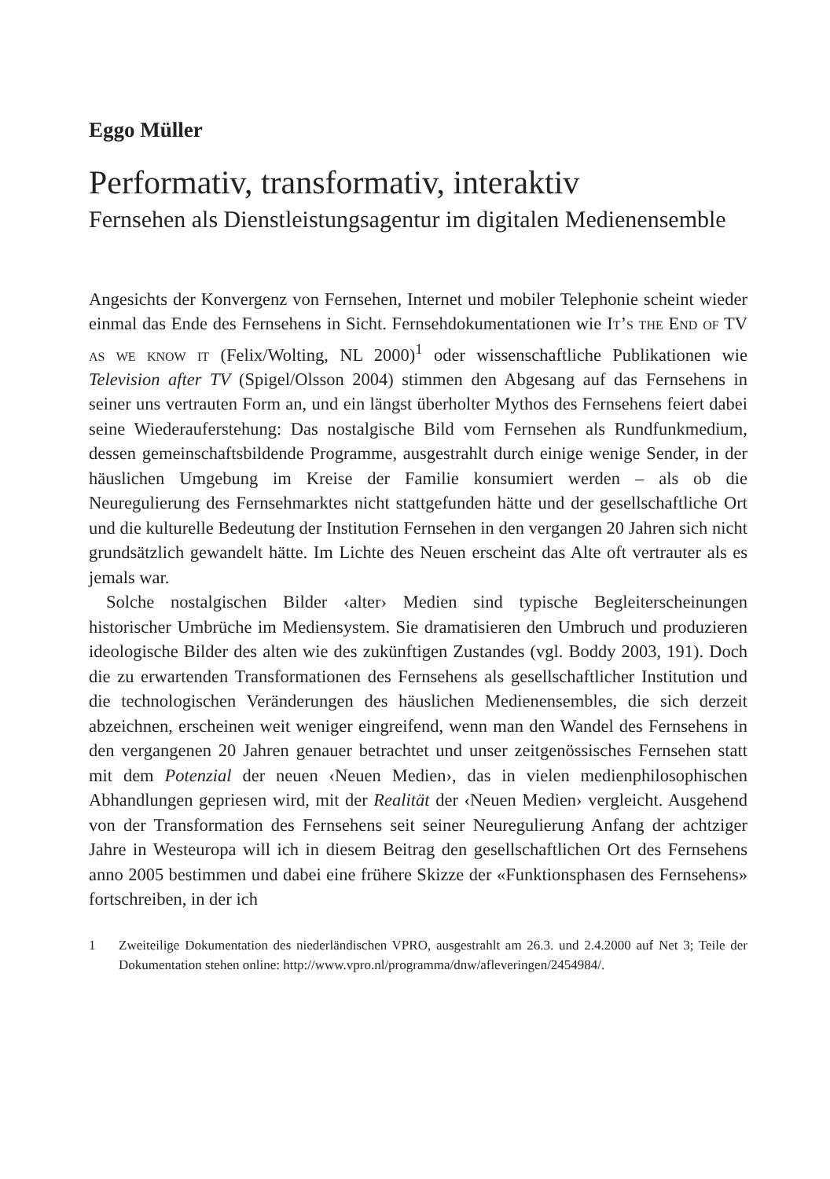Eggo Müller
Performativ, transformativ, interaktiv
Fernsehen als Dienstleistungsagentur im digitalen Medienensemble
Angesichts der Konvergenz von Fernsehen, Internet und mobiler Telephonie scheint wieder einmal das Ende des Fernsehens in Sicht. Fernsehdokumentationen wie It’s the End of TV as we know it (Felix/Wolting, NL 2000)<sup>1</sup> oder wissenschaftliche Publikationen wie Television after TV (Spigel/Olsson 2004) stimmen den Abgesang auf das Fernsehens in seiner uns vertrauten Form an, und ein längst überholter Mythos des Fernsehens feiert dabei seine Wiederauferstehung: Das nostalgische Bild vom Fernsehen als Rundfunkmedium, dessen gemeinschaftsbildende Programme, ausgestrahlt durch einige wenige Sender, in der häuslichen Umgebung im Kreise der Familie konsumiert werden – als ob die Neuregulierung des Fernsehmarktes nicht stattgefunden hätte und der gesellschaftliche Ort und die kulturelle Bedeutung der Institution Fernsehen in den vergangen 20 Jahren sich nicht grundsätzlich gewandelt hätte. Im Lichte des Neuen erscheint das Alte oft vertrauter als es jemals war.
Solche nostalgischen Bilder ‹alter› Medien sind typische Begleiterscheinungen historischer Umbrüche im Mediensystem. Sie dramatisieren den Umbruch und produzieren ideologische Bilder des alten wie des zukünftigen Zustandes (vgl. Boddy 2003, 191). Doch die zu erwartenden Transformationen des Fernsehens als gesellschaftlicher Institution und die technologischen Veränderungen des häuslichen Medienensembles, die sich derzeit abzeichnen, erscheinen weit weniger eingreifend, wenn man den Wandel des Fernsehens in den vergangenen 20 Jahren genauer betrachtet und unser zeitgenössisches Fernsehen statt mit dem Potenzial der neuen ‹Neuen Medien›, das in vielen medienphilosophischen Abhandlungen gepriesen wird, mit der Realität der ‹Neuen Medien› vergleicht. Ausgehend von der Transformation des Fernsehens seit seiner Neuregulierung Anfang der achtziger Jahre in Westeuropa will ich in diesem Beitrag den gesellschaftlichen Ort des Fernsehens anno 2005 bestimmen und dabei eine frühere Skizze der «Funktionsphasen des Fernsehens» fortschreiben, in der ich
1 Zweiteilige Dokumentation des niederländischen VPRO, ausgestrahlt am 26.3. und 2.4.2000 auf Net 3; Teile der Dokumentation stehen online: http://www.vpro.nl/programma/dnw/afleveringen/2454984/.